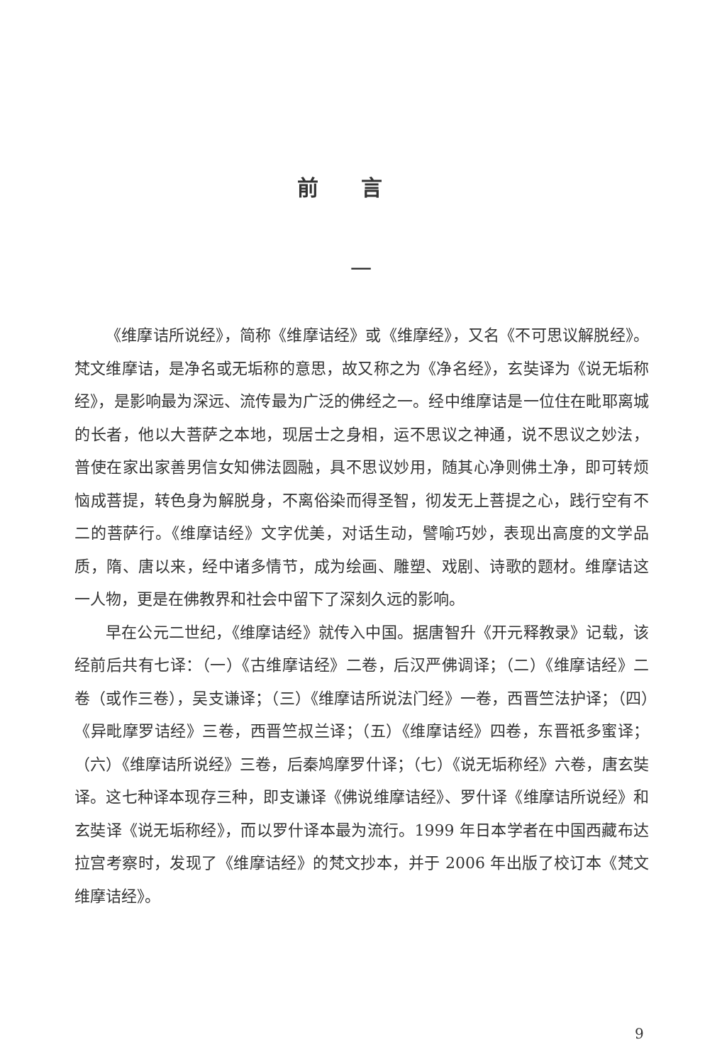前言
一
《维摩诘所说经》，简称《维摩诘经》或《维摩经》，又名《不可思议解脱经》。梵文维摩诘，是净名或无垢称的意思，故又称之为《净名经》，玄奘译为《说无垢称经》，是影响最为深远、流传最为广泛的佛经之一。经中维摩诘是一位住在毗耶离城的长者，他以大菩萨之本地，现居士之身相，运不思议之神通，说不思议之妙法，普使在家出家善男信女知佛法圆融，具不思议妙用，随其心净则佛土净，即可转烦恼成菩提，转色身为解脱身，不离俗染而得圣智，彻发无上菩提之心，践行空有不二的菩萨行。《维摩诘经》文字优美，对话生动，譬喻巧妙，表现出高度的文学品质，隋、唐以来，经中诸多情节，成为绘画、雕塑、戏剧、诗歌的题材。维摩诘这一人物，更是在佛教界和社会中留下了深刻久远的影响。
早在公元二世纪，《维摩诘经》就传入中国。据唐智升《开元释教录》记载，该经前后共有七译：（一）《古维摩诘经》二卷，后汉严佛调译；（二）《维摩诘经》二卷（或作三卷），吴支谦译；（三）《维摩诘所说法门经》一卷，西晋竺法护译；（四）《异毗摩罗诘经》三卷，西晋竺叔兰译；（五）《维摩诘经》四卷，东晋祇多蜜译；（六）《维摩诘所说经》三卷，后秦鸠摩罗什译；（七）《说无垢称经》六卷，唐玄奘译。这七种译本现存三种，即支谦译《佛说维摩诘经》、罗什译《维摩诘所说经》和玄奘译《说无垢称经》，而以罗什译本最为流行。1999 年日本学者在中国西藏布达拉宫考察时，发现了《维摩诘经》的梵文抄本，并于 2006 年出版了校订本《梵文维摩诘经》。
9